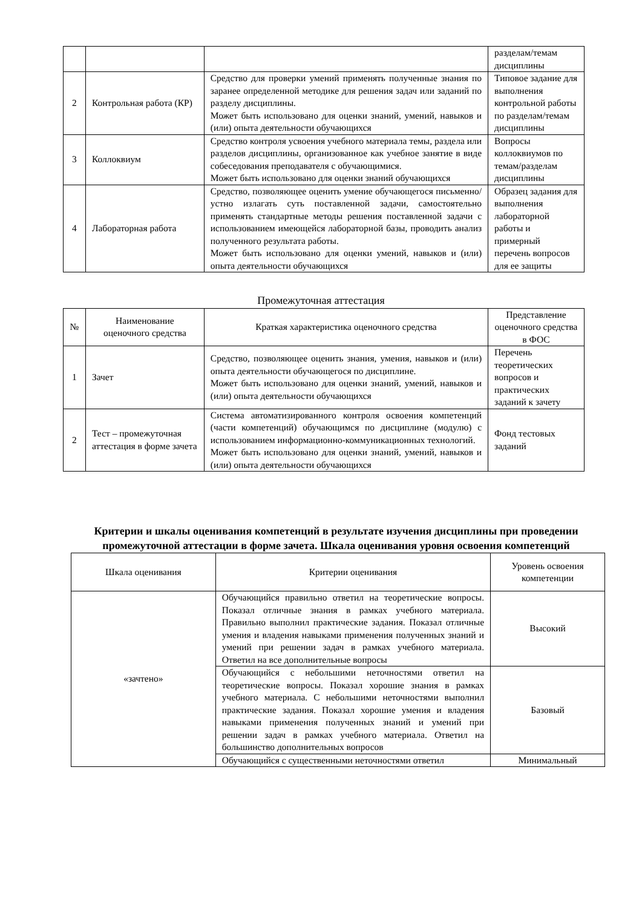| | | | разделам/темам дисциплины |
| 2 | Контрольная работа (КР) | Средство для проверки умений применять полученные знания по заранее определенной методике для решения задач или заданий по разделу дисциплины. Может быть использовано для оценки знаний, умений, навыков и (или) опыта деятельности обучающихся | Типовое задание для выполнения контрольной работы по разделам/темам дисциплины |
| 3 | Коллоквиум | Средство контроля усвоения учебного материала темы, раздела или разделов дисциплины, организованное как учебное занятие в виде собеседования преподавателя с обучающимися. Может быть использовано для оценки знаний обучающихся | Вопросы коллоквиумов по темам/разделам дисциплины |
| 4 | Лабораторная работа | Средство, позволяющее оценить умение обучающегося письменно/устно излагать суть поставленной задачи, самостоятельно применять стандартные методы решения поставленной задачи с использованием имеющейся лабораторной базы, проводить анализ полученного результата работы. Может быть использовано для оценки умений, навыков и (или) опыта деятельности обучающихся | Образец задания для выполнения лабораторной работы и примерный перечень вопросов для ее защиты |
Промежуточная аттестация
| № | Наименование оценочного средства | Краткая характеристика оценочного средства | Представление оценочного средства в ФОС |
| --- | --- | --- | --- |
| 1 | Зачет | Средство, позволяющее оценить знания, умения, навыков и (или) опыта деятельности обучающегося по дисциплине. Может быть использовано для оценки знаний, умений, навыков и (или) опыта деятельности обучающихся | Перечень теоретических вопросов и практических заданий к зачету |
| 2 | Тест – промежуточная аттестация в форме зачета | Система автоматизированного контроля освоения компетенций (части компетенций) обучающимся по дисциплине (модулю) с использованием информационно-коммуникационных технологий. Может быть использовано для оценки знаний, умений, навыков и (или) опыта деятельности обучающихся | Фонд тестовых заданий |
Критерии и шкалы оценивания компетенций в результате изучения дисциплины при проведении промежуточной аттестации в форме зачета. Шкала оценивания уровня освоения компетенций
| Шкала оценивания | Критерии оценивания | Уровень освоения компетенции |
| --- | --- | --- |
| «зачтено» | Обучающийся правильно ответил на теоретические вопросы. Показал отличные знания в рамках учебного материала. Правильно выполнил практические задания. Показал отличные умения и владения навыками применения полученных знаний и умений при решении задач в рамках учебного материала. Ответил на все дополнительные вопросы | Высокий |
| | Обучающийся с небольшими неточностями ответил на теоретические вопросы. Показал хорошие знания в рамках учебного материала. С небольшими неточностями выполнил практические задания. Показал хорошие умения и владения навыками применения полученных знаний и умений при решении задач в рамках учебного материала. Ответил на большинство дополнительных вопросов | Базовый |
| | Обучающийся с существенными неточностями ответил | Минимальный |